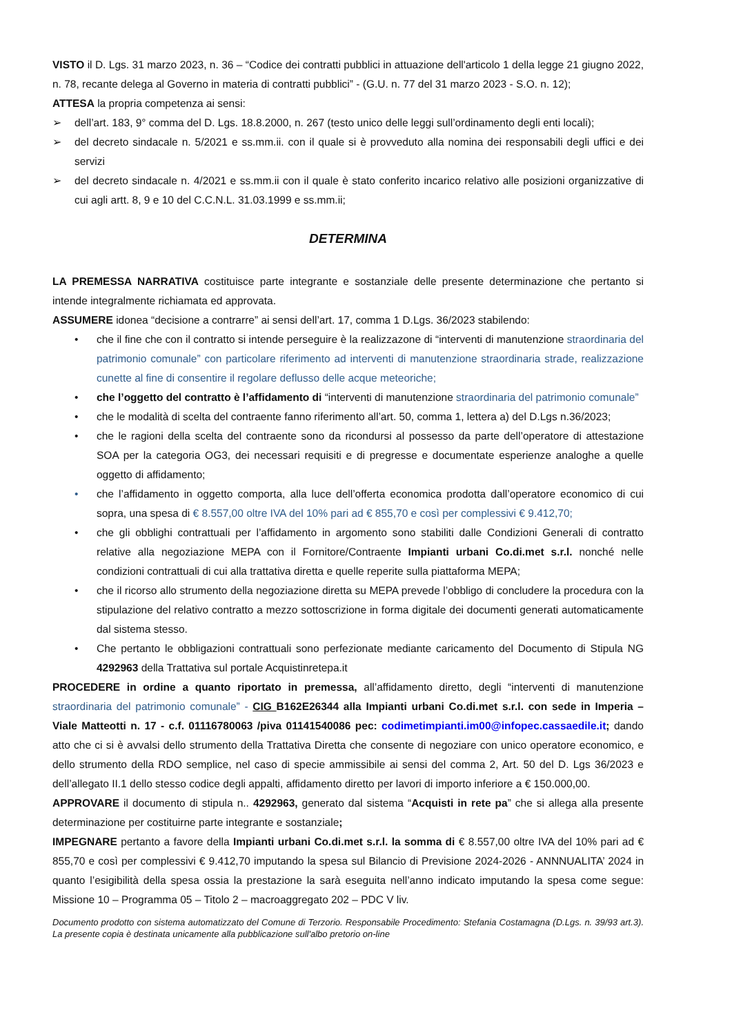VISTO il D. Lgs. 31 marzo 2023, n. 36 – “Codice dei contratti pubblici in attuazione dell'articolo 1 della legge 21 giugno 2022, n. 78, recante delega al Governo in materia di contratti pubblici” - (G.U. n. 77 del 31 marzo 2023 - S.O. n. 12);
ATTESA la propria competenza ai sensi:
➢ dell’art. 183, 9° comma del D. Lgs. 18.8.2000, n. 267 (testo unico delle leggi sull’ordinamento degli enti locali);
➢ del decreto sindacale n. 5/2021 e ss.mm.ii. con il quale si è provveduto alla nomina dei responsabili degli uffici e dei servizi
➢ del decreto sindacale n. 4/2021 e ss.mm.ii con il quale è stato conferito incarico relativo alle posizioni organizzative di cui agli artt. 8, 9 e 10 del C.C.N.L. 31.03.1999 e ss.mm.ii;
DETERMINA
LA PREMESSA NARRATIVA costituisce parte integrante e sostanziale delle presente determinazione che pertanto si intende integralmente richiamata ed approvata.
ASSUMERE idonea “decisione a contrarre” ai sensi dell’art. 17, comma 1 D.Lgs. 36/2023 stabilendo:
• che il fine che con il contratto si intende perseguire è la realizzazone di “interventi di manutenzione straordinaria del patrimonio comunale” con particolare riferimento ad interventi di manutenzione straordinaria strade, realizzazione cunette al fine di consentire il regolare deflusso delle acque meteoriche;
• che l’oggetto del contratto è l’affidamento di “interventi di manutenzione straordinaria del patrimonio comunale”
• che le modalità di scelta del contraente fanno riferimento all’art. 50, comma 1, lettera a) del D.Lgs n.36/2023;
• che le ragioni della scelta del contraente sono da ricondursi al possesso da parte dell’operatore di attestazione SOA per la categoria OG3, dei necessari requisiti e di pregresse e documentate esperienze analoghe a quelle oggetto di affidamento;
• che l’affidamento in oggetto comporta, alla luce dell’offerta economica prodotta dall’operatore economico di cui sopra, una spesa di € 8.557,00 oltre IVA del 10% pari ad € 855,70 e così per complessivi € 9.412,70;
• che gli obblighi contrattuali per l’affidamento in argomento sono stabiliti dalle Condizioni Generali di contratto relative alla negoziazione MEPA con il Fornitore/Contraente Impianti urbani Co.di.met s.r.l. nonché nelle condizioni contrattuali di cui alla trattativa diretta e quelle reperite sulla piattaforma MEPA;
• che il ricorso allo strumento della negoziazione diretta su MEPA prevede l’obbligo di concludere la procedura con la stipulazione del relativo contratto a mezzo sottoscrizione in forma digitale dei documenti generati automaticamente dal sistema stesso.
• Che pertanto le obbligazioni contrattuali sono perfezionate mediante caricamento del Documento di Stipula NG 4292963 della Trattativa sul portale Acquistinretepa.it
PROCEDERE in ordine a quanto riportato in premessa, all’affidamento diretto, degli “interventi di manutenzione straordinaria del patrimonio comunale” - CIG B162E26344 alla Impianti urbani Co.di.met s.r.l. con sede in Imperia – Viale Matteotti n. 17 - c.f. 01116780063 /piva 01141540086 pec: codimetimpianti.im00@infopec.cassaedile.it; dando atto che ci si è avvalsi dello strumento della Trattativa Diretta che consente di negoziare con unico operatore economico, e dello strumento della RDO semplice, nel caso di specie ammissibile ai sensi del comma 2, Art. 50 del D. Lgs 36/2023 e dell’allegato II.1 dello stesso codice degli appalti, affidamento diretto per lavori di importo inferiore a € 150.000,00.
APPROVARE il documento di stipula n.. 4292963, generato dal sistema “Acquisti in rete pa” che si allega alla presente determinazione per costituirne parte integrante e sostanziale;
IMPEGNARE pertanto a favore della Impianti urbani Co.di.met s.r.l. la somma di € 8.557,00 oltre IVA del 10% pari ad € 855,70 e così per complessivi € 9.412,70 imputando la spesa sul Bilancio di Previsione 2024-2026 - ANNNUALITA’ 2024 in quanto l’esigibilità della spesa ossia la prestazione la sarà eseguita nell’anno indicato imputando la spesa come segue: Missione 10 – Programma 05 – Titolo 2 – macroaggregato 202 – PDC V liv.
Documento prodotto con sistema automatizzato del Comune di Terzorio. Responsabile Procedimento: Stefania Costamagna (D.Lgs. n. 39/93 art.3). La presente copia è destinata unicamente alla pubblicazione sull'albo pretorio on-line